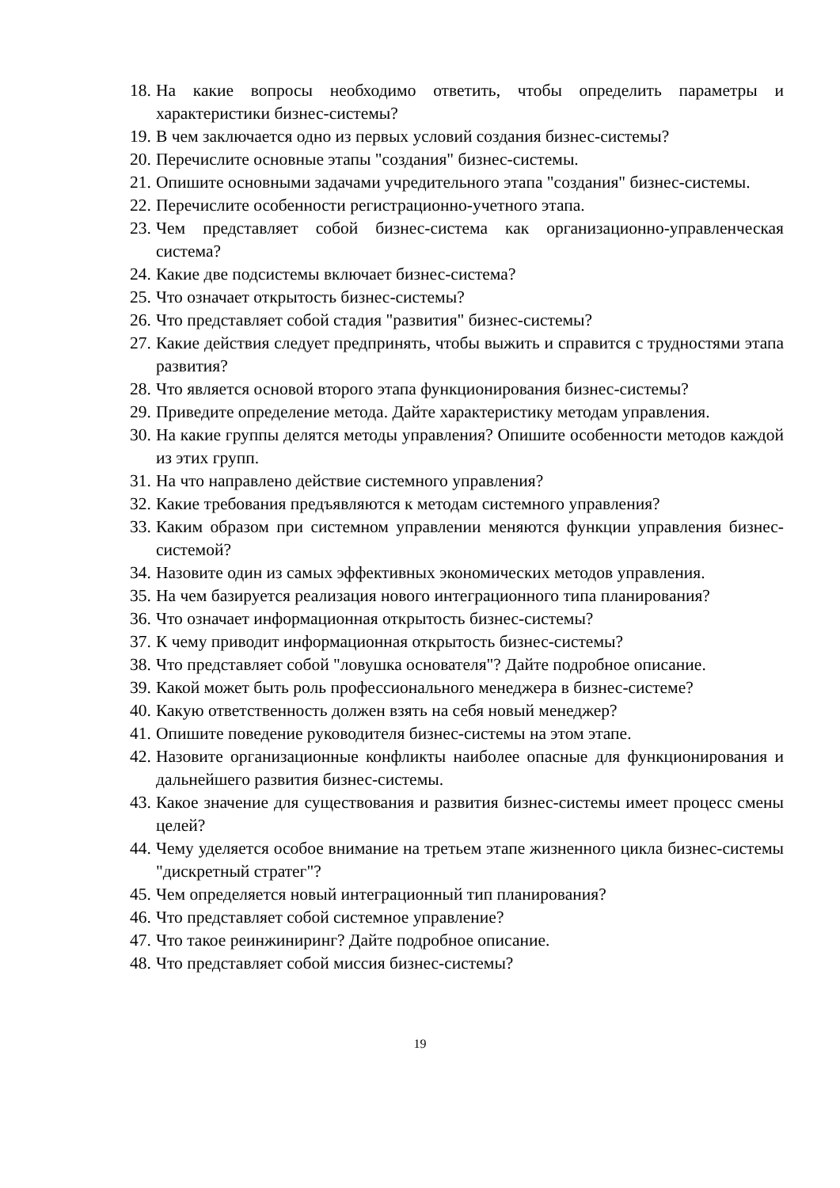18. На какие вопросы необходимо ответить, чтобы определить параметры и характеристики бизнес-системы?
19. В чем заключается одно из первых условий создания бизнес-системы?
20. Перечислите основные этапы "создания" бизнес-системы.
21. Опишите основными задачами учредительного этапа "создания" бизнес-системы.
22. Перечислите особенности регистрационно-учетного этапа.
23. Чем представляет собой бизнес-система как организационно-управленческая система?
24. Какие две подсистемы включает бизнес-система?
25. Что означает открытость бизнес-системы?
26. Что представляет собой стадия "развития" бизнес-системы?
27. Какие действия следует предпринять, чтобы выжить и справится с трудностями этапа развития?
28. Что является основой второго этапа функционирования бизнес-системы?
29. Приведите определение метода. Дайте характеристику методам управления.
30. На какие группы делятся методы управления? Опишите особенности методов каждой из этих групп.
31. На что направлено действие системного управления?
32. Какие требования предъявляются к методам системного управления?
33. Каким образом при системном управлении меняются функции управления бизнес-системой?
34. Назовите один из самых эффективных экономических методов управления.
35. На чем базируется реализация нового интеграционного типа планирования?
36. Что означает информационная открытость бизнес-системы?
37. К чему приводит информационная открытость бизнес-системы?
38. Что представляет собой "ловушка основателя"? Дайте подробное описание.
39. Какой может быть роль профессионального менеджера в бизнес-системе?
40. Какую ответственность должен взять на себя новый менеджер?
41. Опишите поведение руководителя бизнес-системы на этом этапе.
42. Назовите организационные конфликты наиболее опасные для функционирования и дальнейшего развития бизнес-системы.
43. Какое значение для существования и развития бизнес-системы имеет процесс смены целей?
44. Чему уделяется особое внимание на третьем этапе жизненного цикла бизнес-системы "дискретный стратег"?
45. Чем определяется новый интеграционный тип планирования?
46. Что представляет собой системное управление?
47. Что такое реинжиниринг? Дайте подробное описание.
48. Что представляет собой миссия бизнес-системы?
19